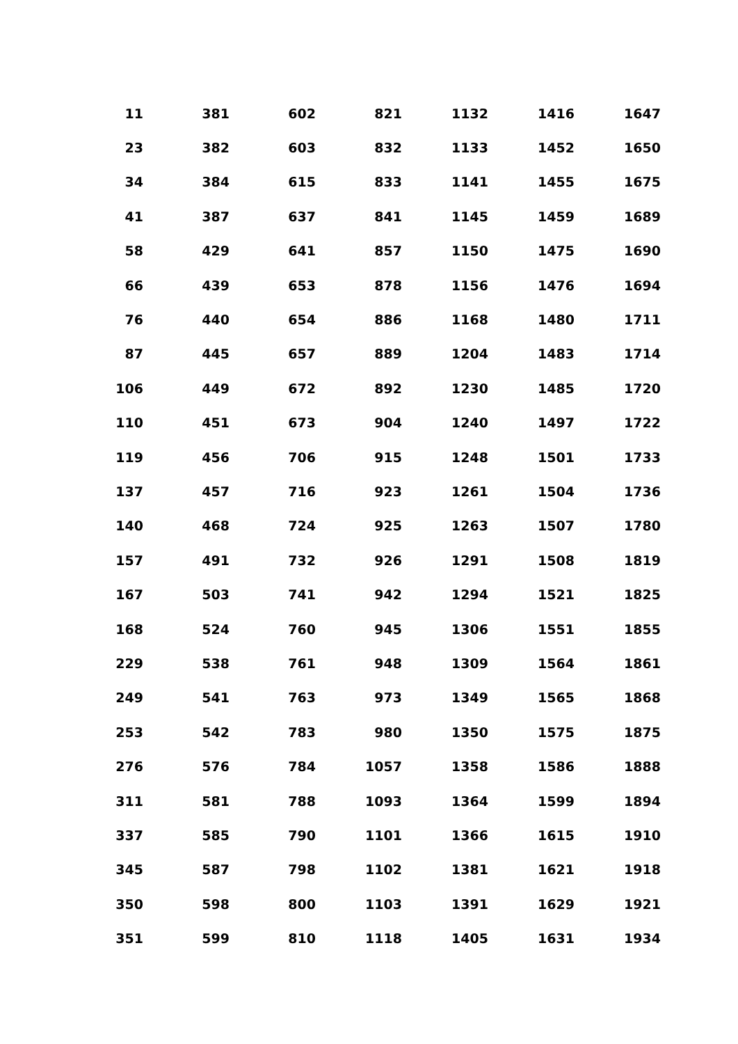| 11 | 381 | 602 | 821 | 1132 | 1416 | 1647 |
| 23 | 382 | 603 | 832 | 1133 | 1452 | 1650 |
| 34 | 384 | 615 | 833 | 1141 | 1455 | 1675 |
| 41 | 387 | 637 | 841 | 1145 | 1459 | 1689 |
| 58 | 429 | 641 | 857 | 1150 | 1475 | 1690 |
| 66 | 439 | 653 | 878 | 1156 | 1476 | 1694 |
| 76 | 440 | 654 | 886 | 1168 | 1480 | 1711 |
| 87 | 445 | 657 | 889 | 1204 | 1483 | 1714 |
| 106 | 449 | 672 | 892 | 1230 | 1485 | 1720 |
| 110 | 451 | 673 | 904 | 1240 | 1497 | 1722 |
| 119 | 456 | 706 | 915 | 1248 | 1501 | 1733 |
| 137 | 457 | 716 | 923 | 1261 | 1504 | 1736 |
| 140 | 468 | 724 | 925 | 1263 | 1507 | 1780 |
| 157 | 491 | 732 | 926 | 1291 | 1508 | 1819 |
| 167 | 503 | 741 | 942 | 1294 | 1521 | 1825 |
| 168 | 524 | 760 | 945 | 1306 | 1551 | 1855 |
| 229 | 538 | 761 | 948 | 1309 | 1564 | 1861 |
| 249 | 541 | 763 | 973 | 1349 | 1565 | 1868 |
| 253 | 542 | 783 | 980 | 1350 | 1575 | 1875 |
| 276 | 576 | 784 | 1057 | 1358 | 1586 | 1888 |
| 311 | 581 | 788 | 1093 | 1364 | 1599 | 1894 |
| 337 | 585 | 790 | 1101 | 1366 | 1615 | 1910 |
| 345 | 587 | 798 | 1102 | 1381 | 1621 | 1918 |
| 350 | 598 | 800 | 1103 | 1391 | 1629 | 1921 |
| 351 | 599 | 810 | 1118 | 1405 | 1631 | 1934 |